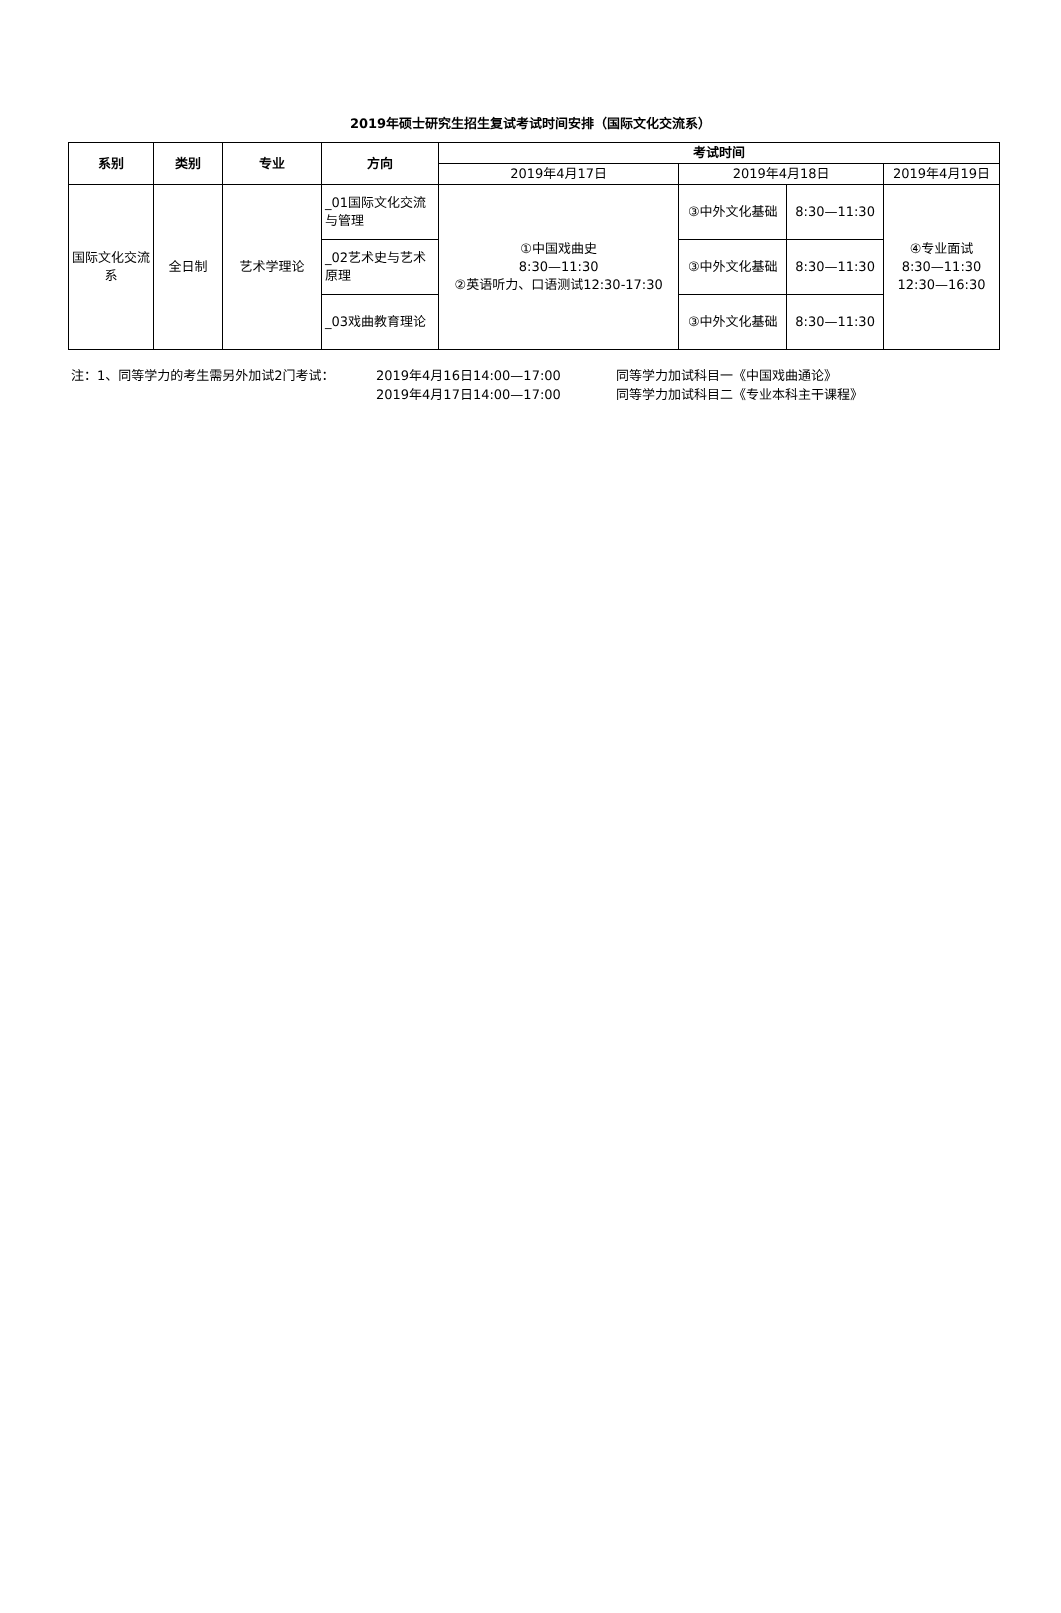2019年硕士研究生招生复试考试时间安排（国际文化交流系）
| 系别 | 类别 | 专业 | 方向 | 考试时间 | | | |
| --- | --- | --- | --- | --- | --- | --- | --- |
| | | | | 2019年4月17日 | 2019年4月18日 | | 2019年4月19日 |
| 国际文化交流系 | 全日制 | 艺术学理论 | _01国际文化交流与管理 | ①中国戏曲史 8:30—11:30 ②英语听力、口语测试12:30-17:30 | ③中外文化基础 | 8:30—11:30 | ④专业面试 8:30—11:30 12:30—16:30 |
| | | | _02艺术史与艺术原理 | | ③中外文化基础 | 8:30—11:30 | |
| | | | _03戏曲教育理论 | | ③中外文化基础 | 8:30—11:30 | |
注：1、同等学力的考生需另外加试2门考试： 2019年4月16日14:00—17:00 同等学力加试科目一《中国戏曲通论》 2019年4月17日14:00—17:00 同等学力加试科目二《专业本科主干课程》